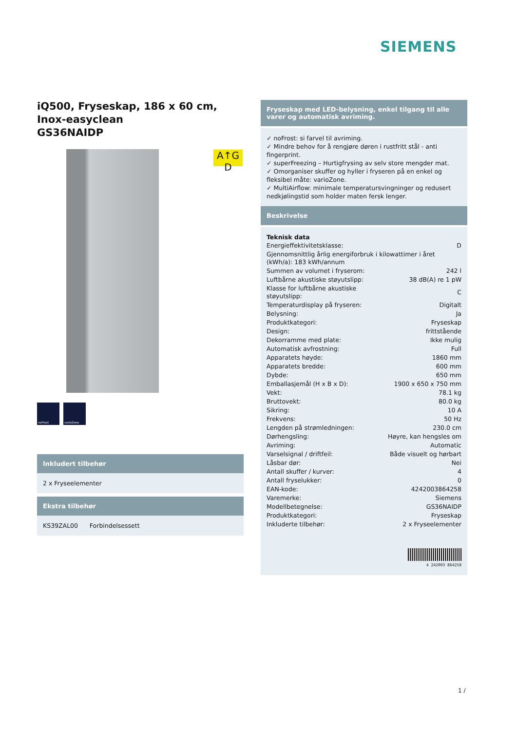SIEMENS
A↑G D
iQ500, Fryseskap, 186 x 60 cm, Inox-easyclean
GS36NAIDP
noFrost varioZone
Inkludert tilbehør
2 x Fryseelementer
Ekstra tilbehør
KS39ZAL00 Forbindelsessett
Fryseskap med LED-belysning, enkel tilgang til alle varer og automatisk avriming.
✓ noFrost: si farvel til avriming.
✓ Mindre behov for å rengjøre døren i rustfritt stål - anti fingerprint.
✓ superFreezing – Hurtigfrysing av selv store mengder mat.
✓ Omorganiser skuffer og hyller i fryseren på en enkel og fleksibel måte: varioZone.
✓ MultiAirflow: minimale temperatursvingninger og redusert nedkjølingstid som holder maten fersk lenger.
Beskrivelse
Teknisk data
| Energieffektivitetsklasse: | D |
| Gjennomsnittlig årlig energiforbruk i kilowattimer i året (kWh/a): 183 kWh/annum | |
| Summen av volumet i fryserom: | 242 l |
| Luftbårne akustiske støyutslipp: | 38 dB(A) re 1 pW |
| Klasse for luftbårne akustiske støyutslipp: | C |
| Temperaturdisplay på fryseren: | Digitalt |
| Belysning: | Ja |
| Produktkategori: | Fryseskap |
| Design: | frittstående |
| Dekorramme med plate: | Ikke mulig |
| Automatisk avfrostning: | Full |
| Apparatets høyde: | 1860 mm |
| Apparatets bredde: | 600 mm |
| Dybde: | 650 mm |
| Emballasjemål (H x B x D): | 1900 x 650 x 750 mm |
| Vekt: | 78.1 kg |
| Bruttovekt: | 80.0 kg |
| Sikring: | 10 A |
| Frekvens: | 50 Hz |
| Lengden på strømledningen: | 230.0 cm |
| Dørhengsling: | Høyre, kan hengsles om |
| Avriming: | Automatic |
| Varselsignal / driftfeil: | Både visuelt og hørbart |
| Låsbar dør: | Nei |
| Antall skuffer / kurver: | 4 |
| Antall fryselukker: | 0 |
| EAN-kode: | 4242003864258 |
| Varemerke: | Siemens |
| Modellbetegnelse: | GS36NAIDP |
| Produktkategori: | Fryseskap |
| Inkluderte tilbehør: | 2 x Fryseelementer |
4 242003 864258
1 /